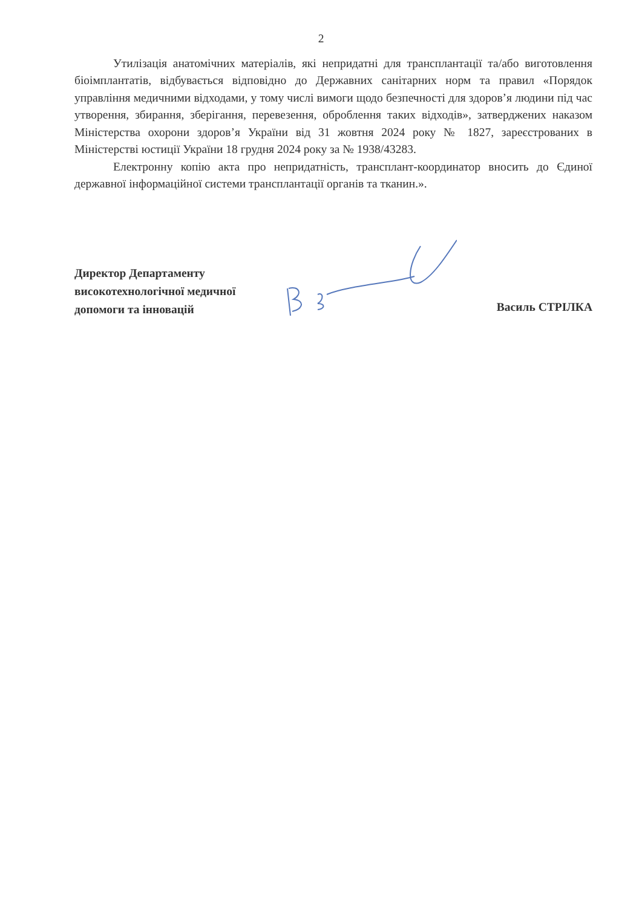2
Утилізація анатомічних матеріалів, які непридатні для трансплантації та/або виготовлення біоімплантатів, відбувається відповідно до Державних санітарних норм та правил «Порядок управління медичними відходами, у тому числі вимоги щодо безпечності для здоров’я людини під час утворення, збирання, зберігання, перевезення, оброблення таких відходів», затверджених наказом Міністерства охорони здоров’я України від 31 жовтня 2024 року № 1827, зареєстрованих в Міністерстві юстиції України 18 грудня 2024 року за № 1938/43283.
Електронну копію акта про непридатність, трансплант-координатор вносить до Єдиної державної інформаційної системи трансплантації органів та тканин.».
Директор Департаменту
високотехнологічної медичної
допомоги та інновацій
Василь СТРІЛКА